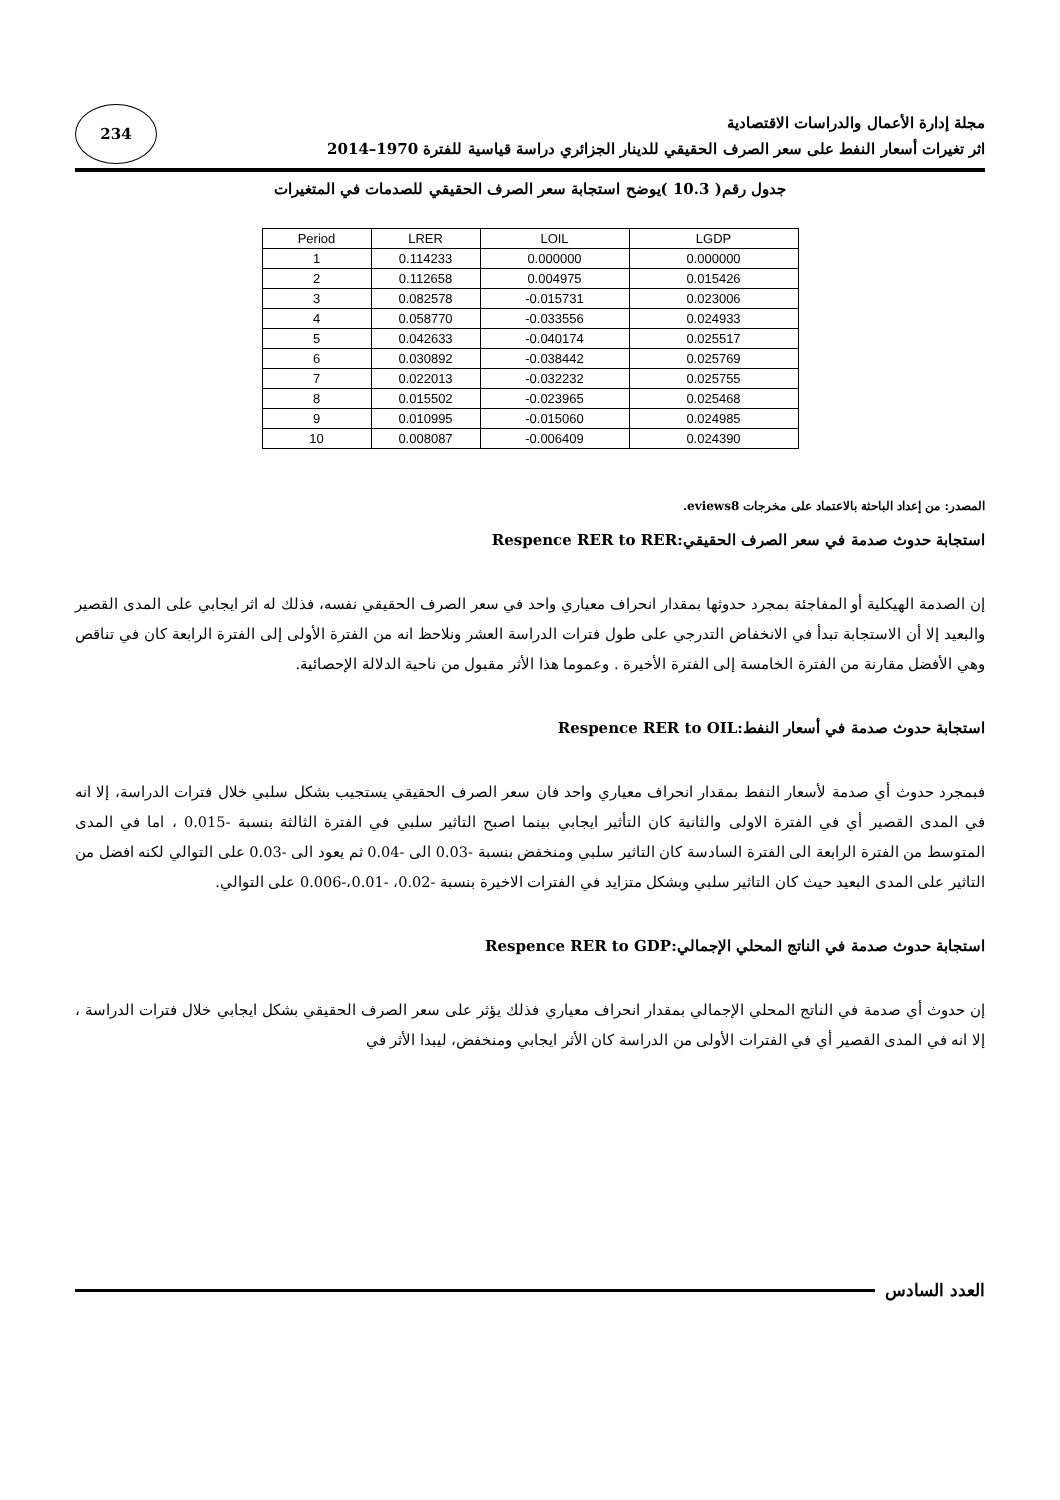مجلة إدارة الأعمال والدراسات الاقتصادية
اثر تغيرات أسعار النفط على سعر الصرف الحقيقي للدينار الجزائري دراسة قياسية للفترة 1970–2014
234
جدول رقم( 10.3 )يوضح استجابة سعر الصرف الحقيقي للصدمات في المتغيرات
| Period | LRER | LOIL | LGDP |
| --- | --- | --- | --- |
| 1 | 0.114233 | 0.000000 | 0.000000 |
| 2 | 0.112658 | 0.004975 | 0.015426 |
| 3 | 0.082578 | -0.015731 | 0.023006 |
| 4 | 0.058770 | -0.033556 | 0.024933 |
| 5 | 0.042633 | -0.040174 | 0.025517 |
| 6 | 0.030892 | -0.038442 | 0.025769 |
| 7 | 0.022013 | -0.032232 | 0.025755 |
| 8 | 0.015502 | -0.023965 | 0.025468 |
| 9 | 0.010995 | -0.015060 | 0.024985 |
| 10 | 0.008087 | -0.006409 | 0.024390 |
المصدر: من إعداد الباحثة بالاعتماد على مخرجات eviews8.
استجابة حدوث صدمة في سعر الصرف الحقيقي:Respence RER to RER
إن الصدمة الهيكلية أو المفاجئة بمجرد حدوثها بمقدار انحراف معياري واحد في سعر الصرف الحقيقي نفسه، فذلك له اثر ايجابي على المدى القصير والبعيد إلا أن الاستجابة تبدأ في الانخفاض التدرجي على طول فترات الدراسة العشر ونلاحظ انه من الفترة الأولى إلى الفترة الرابعة كان في تناقص وهي الأفضل مقارنة من الفترة الخامسة إلى الفترة الأخيرة . وعموما هذا الأثر مقبول من ناحية الدلالة الإحصائية.
استجابة حدوث صدمة في أسعار النفط:Respence RER to OIL
فبمجرد حدوث أي صدمة لأسعار النفط بمقدار انحراف معياري واحد فان سعر الصرف الحقيقي يستجيب بشكل سلبي خلال فترات الدراسة، إلا انه في المدى القصير أي في الفترة الاولى والثانية كان التأثير ايجابي بينما اصبح التاثير سلبي في الفترة الثالثة بنسبة -0.015 ، اما في المدى المتوسط من الفترة الرابعة الى الفترة السادسة كان التاثير سلبي ومنخفض بنسبة -0.03 الى -0.04 ثم يعود الى -0.03 على التوالي لكنه افضل من التاثير على المدى البعيد حيث كان التاثير سلبي وبشكل متزايد في الفترات الاخيرة بنسبة -0.02، -0.01،-0.006 على التوالي.
استجابة حدوث صدمة في الناتج المحلي الإجمالي:Respence RER to GDP
إن حدوث أي صدمة في الناتج المحلي الإجمالي بمقدار انحراف معياري فذلك يؤثر على سعر الصرف الحقيقي بشكل ايجابي خلال فترات الدراسة ، إلا انه في المدى القصير أي في الفترات الأولى من الدراسة كان الأثر ايجابي ومنخفض، ليبدا الأثر في
العدد السادس